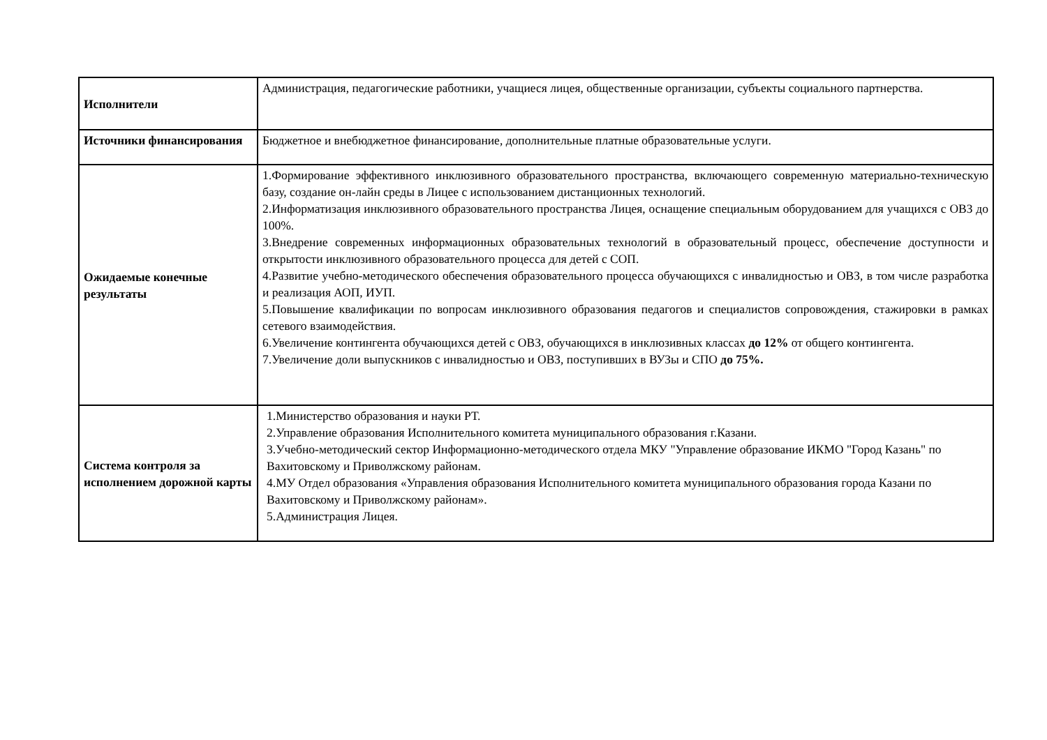| Исполнители | Администрация, педагогические работники, учащиеся лицея, общественные организации, субъекты социального партнерства. |
| Источники финансирования | Бюджетное и внебюджетное финансирование, дополнительные платные образовательные услуги. |
| Ожидаемые конечные результаты | 1.Формирование эффективного инклюзивного образовательного пространства, включающего современную материально-техническую базу, создание он-лайн среды в Лицее с использованием дистанционных технологий. 2.Информатизация инклюзивного образовательного пространства Лицея, оснащение специальным оборудованием для учащихся с ОВЗ до 100%. 3.Внедрение современных информационных образовательных технологий в образовательный процесс, обеспечение доступности и открытости инклюзивного образовательного процесса для детей с СОП. 4.Развитие учебно-методического обеспечения образовательного процесса обучающихся с инвалидностью и ОВЗ, в том числе разработка и реализация АОП, ИУП. 5.Повышение квалификации по вопросам инклюзивного образования педагогов и специалистов сопровождения, стажировки в рамках сетевого взаимодействия. 6.Увеличение контингента обучающихся детей с ОВЗ, обучающихся в инклюзивных классах до 12% от общего контингента. 7.Увеличение доли выпускников с инвалидностью и ОВЗ, поступивших в ВУЗы и СПО до 75%. |
| Система контроля за исполнением дорожной карты | 1.Министерство образования и науки РТ. 2.Управление образования Исполнительного комитета муниципального образования г.Казани. 3.Учебно-методический сектор Информационно-методического отдела МКУ "Управление образование ИКМО "Город Казань" по Вахитовскому и Приволжскому районам. 4.МУ Отдел образования «Управления образования Исполнительного комитета муниципального образования города Казани по Вахитовскому и Приволжскому районам». 5.Администрация Лицея. |